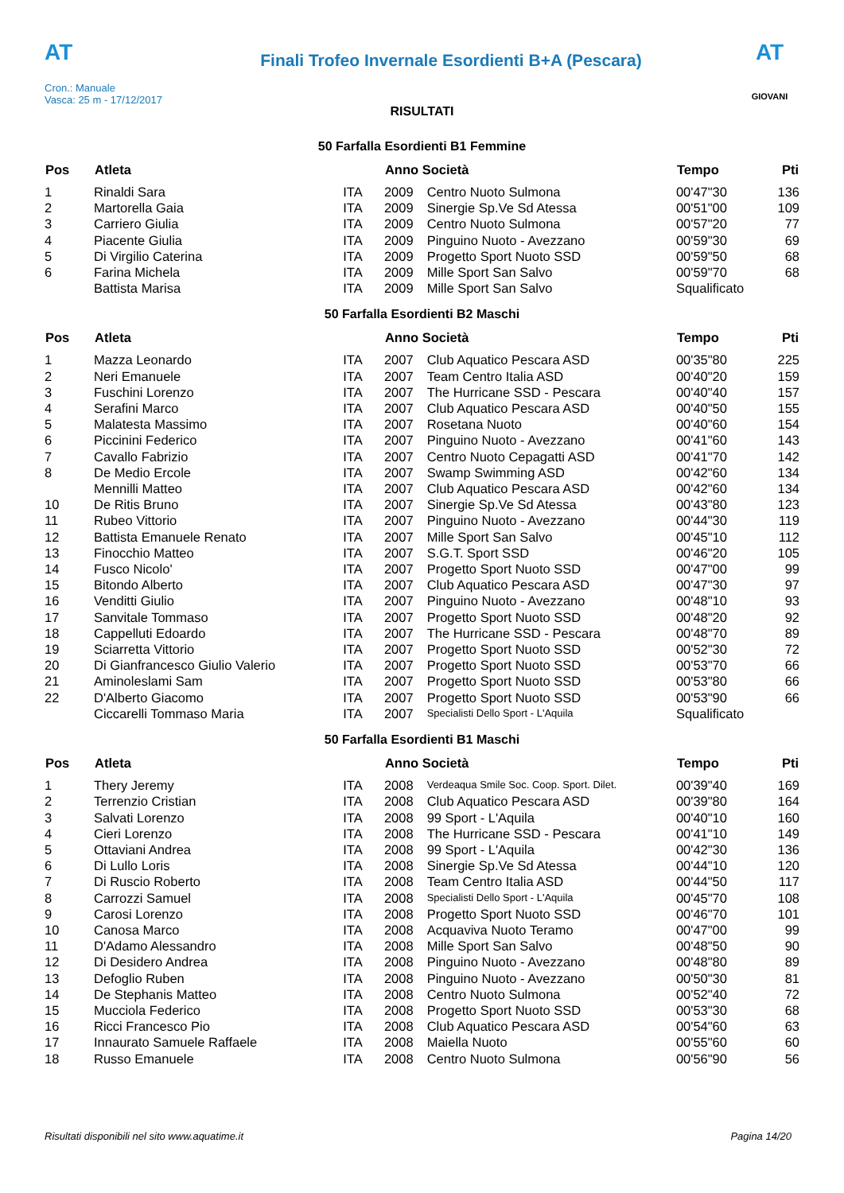AT
Cron.: Manuale
Vasca: 25 m - 17/12/2017
Finali Trofeo Invernale Esordienti B+A (Pescara)
AT
GIOVANI
RISULTATI
50 Farfalla Esordienti B1 Femmine
| Pos | Atleta | | Anno Società | | Tempo | Pti |
| --- | --- | --- | --- | --- | --- | --- |
| 1 | Rinaldi Sara | ITA | 2009 | Centro Nuoto Sulmona | 00'47"30 | 136 |
| 2 | Martorella Gaia | ITA | 2009 | Sinergie Sp.Ve Sd Atessa | 00'51"00 | 109 |
| 3 | Carriero Giulia | ITA | 2009 | Centro Nuoto Sulmona | 00'57"20 | 77 |
| 4 | Piacente Giulia | ITA | 2009 | Pinguino Nuoto - Avezzano | 00'59"30 | 69 |
| 5 | Di Virgilio Caterina | ITA | 2009 | Progetto Sport Nuoto SSD | 00'59"50 | 68 |
| 6 | Farina Michela | ITA | 2009 | Mille Sport San Salvo | 00'59"70 | 68 |
| | Battista Marisa | ITA | 2009 | Mille Sport San Salvo | Squalificato | |
50 Farfalla Esordienti B2 Maschi
| Pos | Atleta | | Anno Società | | Tempo | Pti |
| --- | --- | --- | --- | --- | --- | --- |
| 1 | Mazza Leonardo | ITA | 2007 | Club Aquatico Pescara ASD | 00'35"80 | 225 |
| 2 | Neri Emanuele | ITA | 2007 | Team Centro Italia ASD | 00'40"20 | 159 |
| 3 | Fuschini Lorenzo | ITA | 2007 | The Hurricane SSD - Pescara | 00'40"40 | 157 |
| 4 | Serafini Marco | ITA | 2007 | Club Aquatico Pescara ASD | 00'40"50 | 155 |
| 5 | Malatesta Massimo | ITA | 2007 | Rosetana Nuoto | 00'40"60 | 154 |
| 6 | Piccinini Federico | ITA | 2007 | Pinguino Nuoto - Avezzano | 00'41"60 | 143 |
| 7 | Cavallo Fabrizio | ITA | 2007 | Centro Nuoto Cepagatti ASD | 00'41"70 | 142 |
| 8 | De Medio Ercole | ITA | 2007 | Swamp Swimming ASD | 00'42"60 | 134 |
| | Mennilli Matteo | ITA | 2007 | Club Aquatico Pescara ASD | 00'42"60 | 134 |
| 10 | De Ritis Bruno | ITA | 2007 | Sinergie Sp.Ve Sd Atessa | 00'43"80 | 123 |
| 11 | Rubeo Vittorio | ITA | 2007 | Pinguino Nuoto - Avezzano | 00'44"30 | 119 |
| 12 | Battista Emanuele Renato | ITA | 2007 | Mille Sport San Salvo | 00'45"10 | 112 |
| 13 | Finocchio Matteo | ITA | 2007 | S.G.T. Sport SSD | 00'46"20 | 105 |
| 14 | Fusco Nicolo' | ITA | 2007 | Progetto Sport Nuoto SSD | 00'47"00 | 99 |
| 15 | Bitondo Alberto | ITA | 2007 | Club Aquatico Pescara ASD | 00'47"30 | 97 |
| 16 | Venditti Giulio | ITA | 2007 | Pinguino Nuoto - Avezzano | 00'48"10 | 93 |
| 17 | Sanvitale Tommaso | ITA | 2007 | Progetto Sport Nuoto SSD | 00'48"20 | 92 |
| 18 | Cappelluti Edoardo | ITA | 2007 | The Hurricane SSD - Pescara | 00'48"70 | 89 |
| 19 | Sciarretta Vittorio | ITA | 2007 | Progetto Sport Nuoto SSD | 00'52"30 | 72 |
| 20 | Di Gianfrancesco Giulio Valerio | ITA | 2007 | Progetto Sport Nuoto SSD | 00'53"70 | 66 |
| 21 | Aminoleslami Sam | ITA | 2007 | Progetto Sport Nuoto SSD | 00'53"80 | 66 |
| 22 | D'Alberto Giacomo | ITA | 2007 | Progetto Sport Nuoto SSD | 00'53"90 | 66 |
| | Ciccarelli Tommaso Maria | ITA | 2007 | Specialisti Dello Sport - L'Aquila | Squalificato | |
50 Farfalla Esordienti B1 Maschi
| Pos | Atleta | | Anno Società | | Tempo | Pti |
| --- | --- | --- | --- | --- | --- | --- |
| 1 | Thery Jeremy | ITA | 2008 | Verdeaqua Smile Soc. Coop. Sport. Dilet. | 00'39"40 | 169 |
| 2 | Terrenzio Cristian | ITA | 2008 | Club Aquatico Pescara ASD | 00'39"80 | 164 |
| 3 | Salvati Lorenzo | ITA | 2008 | 99 Sport - L'Aquila | 00'40"10 | 160 |
| 4 | Cieri Lorenzo | ITA | 2008 | The Hurricane SSD - Pescara | 00'41"10 | 149 |
| 5 | Ottaviani Andrea | ITA | 2008 | 99 Sport - L'Aquila | 00'42"30 | 136 |
| 6 | Di Lullo Loris | ITA | 2008 | Sinergie Sp.Ve Sd Atessa | 00'44"10 | 120 |
| 7 | Di Ruscio Roberto | ITA | 2008 | Team Centro Italia ASD | 00'44"50 | 117 |
| 8 | Carrozzi Samuel | ITA | 2008 | Specialisti Dello Sport - L'Aquila | 00'45"70 | 108 |
| 9 | Carosi Lorenzo | ITA | 2008 | Progetto Sport Nuoto SSD | 00'46"70 | 101 |
| 10 | Canosa Marco | ITA | 2008 | Acquaviva Nuoto Teramo | 00'47"00 | 99 |
| 11 | D'Adamo Alessandro | ITA | 2008 | Mille Sport San Salvo | 00'48"50 | 90 |
| 12 | Di Desidero Andrea | ITA | 2008 | Pinguino Nuoto - Avezzano | 00'48"80 | 89 |
| 13 | Defoglio Ruben | ITA | 2008 | Pinguino Nuoto - Avezzano | 00'50"30 | 81 |
| 14 | De Stephanis Matteo | ITA | 2008 | Centro Nuoto Sulmona | 00'52"40 | 72 |
| 15 | Mucciola Federico | ITA | 2008 | Progetto Sport Nuoto SSD | 00'53"30 | 68 |
| 16 | Ricci Francesco Pio | ITA | 2008 | Club Aquatico Pescara ASD | 00'54"60 | 63 |
| 17 | Innaurato Samuele Raffaele | ITA | 2008 | Maiella Nuoto | 00'55"60 | 60 |
| 18 | Russo Emanuele | ITA | 2008 | Centro Nuoto Sulmona | 00'56"90 | 56 |
Risultati disponibili nel sito www.aquatime.it Pagina 14/20